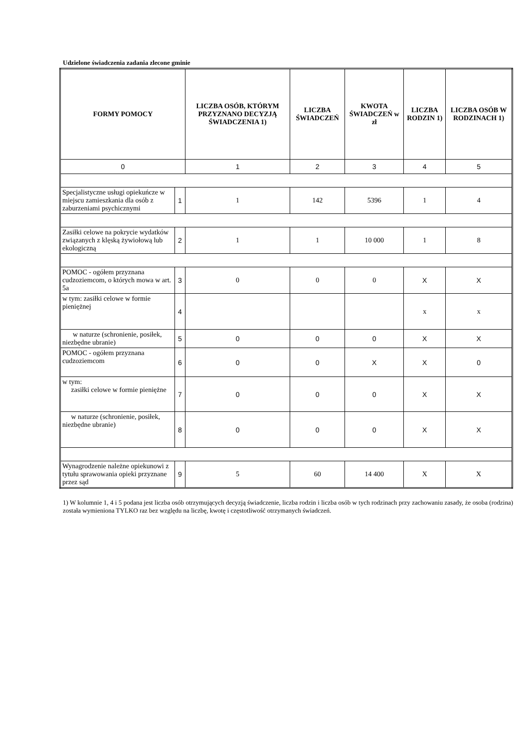Udzielone świadczenia zadania zlecone gminie
| FORMY POMOCY | | LICZBA OSÓB, KTÓRYM PRZYZNANO DECYZJĄ ŚWIADCZENIA 1) | LICZBA ŚWIADCZEŃ | KWOTA ŚWIADCZEŃ w zł | LICZBA RODZIN 1) | LICZBA OSÓB W RODZINACH 1) |
| --- | --- | --- | --- | --- | --- | --- |
| 0 | | 1 | 2 | 3 | 4 | 5 |
| Specjalistyczne usługi opiekuńcze w miejscu zamieszkania dla osób z zaburzeniami psychicznymi | 1 | 1 | 142 | 5396 | 1 | 4 |
| Zasiłki celowe na pokrycie wydatków związanych z klęską żywiołową lub ekologiczną | 2 | 1 | 1 | 10 000 | 1 | 8 |
| POMOC - ogółem przyznana cudzoziemcom, o których mowa w art. 5a | 3 | 0 | 0 | 0 | X | X |
| w tym: zasiłki celowe w formie pieniężnej | 4 | | | | x | x |
| w naturze (schronienie, posiłek, niezbędne ubranie) | 5 | 0 | 0 | 0 | X | X |
| POMOC - ogółem przyznana cudzoziemcom | 6 | 0 | 0 | X | X | 0 |
| w tym: zasiłki celowe w formie pieniężne | 7 | 0 | 0 | 0 | X | X |
| w naturze (schronienie, posiłek, niezbędne ubranie) | 8 | 0 | 0 | 0 | X | X |
| Wynagrodzenie należne opiekunowi z tytułu sprawowania opieki przyznane przez sąd | 9 | 5 | 60 | 14 400 | X | X |
1) W kolumnie 1, 4 i 5 podana jest liczba osób otrzymujących decyzją świadczenie, liczba rodzin i liczba osób w tych rodzinach przy zachowaniu zasady, że osoba (rodzina) została wymieniona TYLKO raz bez względu na liczbę, kwotę i częstotliwość otrzymanych świadczeń.